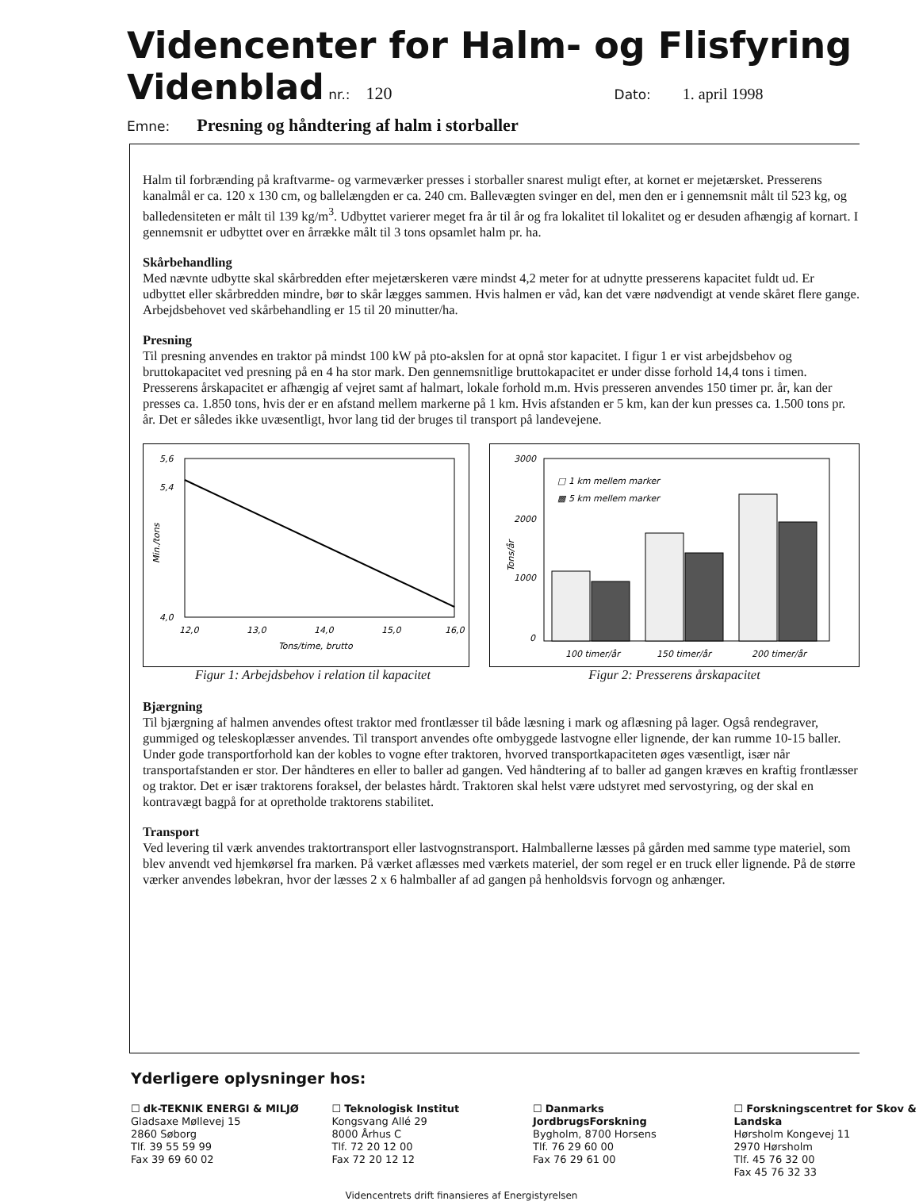Videncenter for Halm- og Flisfyring
Videnblad nr.: 120 Dato: 1. april 1998
Emne: Presning og håndtering af halm i storballer
Halm til forbrænding på kraftvarme- og varmeværker presses i storballer snarest muligt efter, at kornet er mejetærsket. Presserens kanalmål er ca. 120 x 130 cm, og ballelængden er ca. 240 cm. Ballevægten svinger en del, men den er i gennemsnit målt til 523 kg, og balledensiteten er målt til 139 kg/m<sup>3</sup>. Udbyttet varierer meget fra år til år og fra lokalitet til lokalitet og er desuden afhængig af kornart. I gennemsnit er udbyttet over en årrække målt til 3 tons opsamlet halm pr. ha.
Skårbehandling
Med nævnte udbytte skal skårbredden efter mejetærskeren være mindst 4,2 meter for at udnytte presserens kapacitet fuldt ud. Er udbyttet eller skårbredden mindre, bør to skår lægges sammen. Hvis halmen er våd, kan det være nødvendigt at vende skåret flere gange. Arbejdsbehovet ved skårbehandling er 15 til 20 minutter/ha.
Presning
Til presning anvendes en traktor på mindst 100 kW på pto-akslen for at opnå stor kapacitet. I figur 1 er vist arbejdsbehov og bruttokapacitet ved presning på en 4 ha stor mark. Den gennemsnitlige bruttokapacitet er under disse forhold 14,4 tons i timen. Presserens årskapacitet er afhængig af vejret samt af halmart, lokale forhold m.m. Hvis presseren anvendes 150 timer pr. år, kan der presses ca. 1.850 tons, hvis der er en afstand mellem markerne på 1 km. Hvis afstanden er 5 km, kan der kun presses ca. 1.500 tons pr. år. Det er således ikke uvæsentligt, hvor lang tid der bruges til transport på landevejene.
5,6
5,4
4,0
Min./tons
12,0
13,0
14,0
15,0
16,0
Tons/time, brutto
Figur 1: Arbejdsbehov i relation til kapacitet
3000
2000
1000
0
Tons/år
□ 1 km mellem marker
▩ 5 km mellem marker
100 timer/år
150 timer/år
200 timer/år
Figur 2: Presserens årskapacitet
Bjærgning
Til bjærgning af halmen anvendes oftest traktor med frontlæsser til både læsning i mark og aflæsning på lager. Også rendegraver, gummiged og teleskoplæsser anvendes. Til transport anvendes ofte ombyggede lastvogne eller lignende, der kan rumme 10-15 baller. Under gode transportforhold kan der kobles to vogne efter traktoren, hvorved transportkapaciteten øges væsentligt, især når transportafstanden er stor. Der håndteres en eller to baller ad gangen. Ved håndtering af to baller ad gangen kræves en kraftig frontlæsser og traktor. Det er især traktorens foraksel, der belastes hårdt. Traktoren skal helst være udstyret med servostyring, og der skal en kontravægt bagpå for at opretholde traktorens stabilitet.
Transport
Ved levering til værk anvendes traktortransport eller lastvognstransport. Halmballerne læsses på gården med samme type materiel, som blev anvendt ved hjemkørsel fra marken. På værket aflæsses med værkets materiel, der som regel er en truck eller lignende. På de større værker anvendes løbekran, hvor der læsses 2 x 6 halmballer af ad gangen på henholdsvis forvogn og anhænger.
Yderligere oplysninger hos:
☐ dk-TEKNIK ENERGI & MILJØ
Gladsaxe Møllevej 15
2860 Søborg
Tlf. 39 55 59 99
Fax 39 69 60 02
☐ Teknologisk Institut
Kongsvang Allé 29
8000 Århus C
Tlf. 72 20 12 00
Fax 72 20 12 12
☐ Danmarks JordbrugsForskning
Bygholm, 8700 Horsens
Tlf. 76 29 60 00
Fax 76 29 61 00
☐ Forskningscentret for Skov & Landska
Hørsholm Kongevej 11
2970 Hørsholm
Tlf. 45 76 32 00
Fax 45 76 32 33
Videncentrets drift finansieres af Energistyrelsen